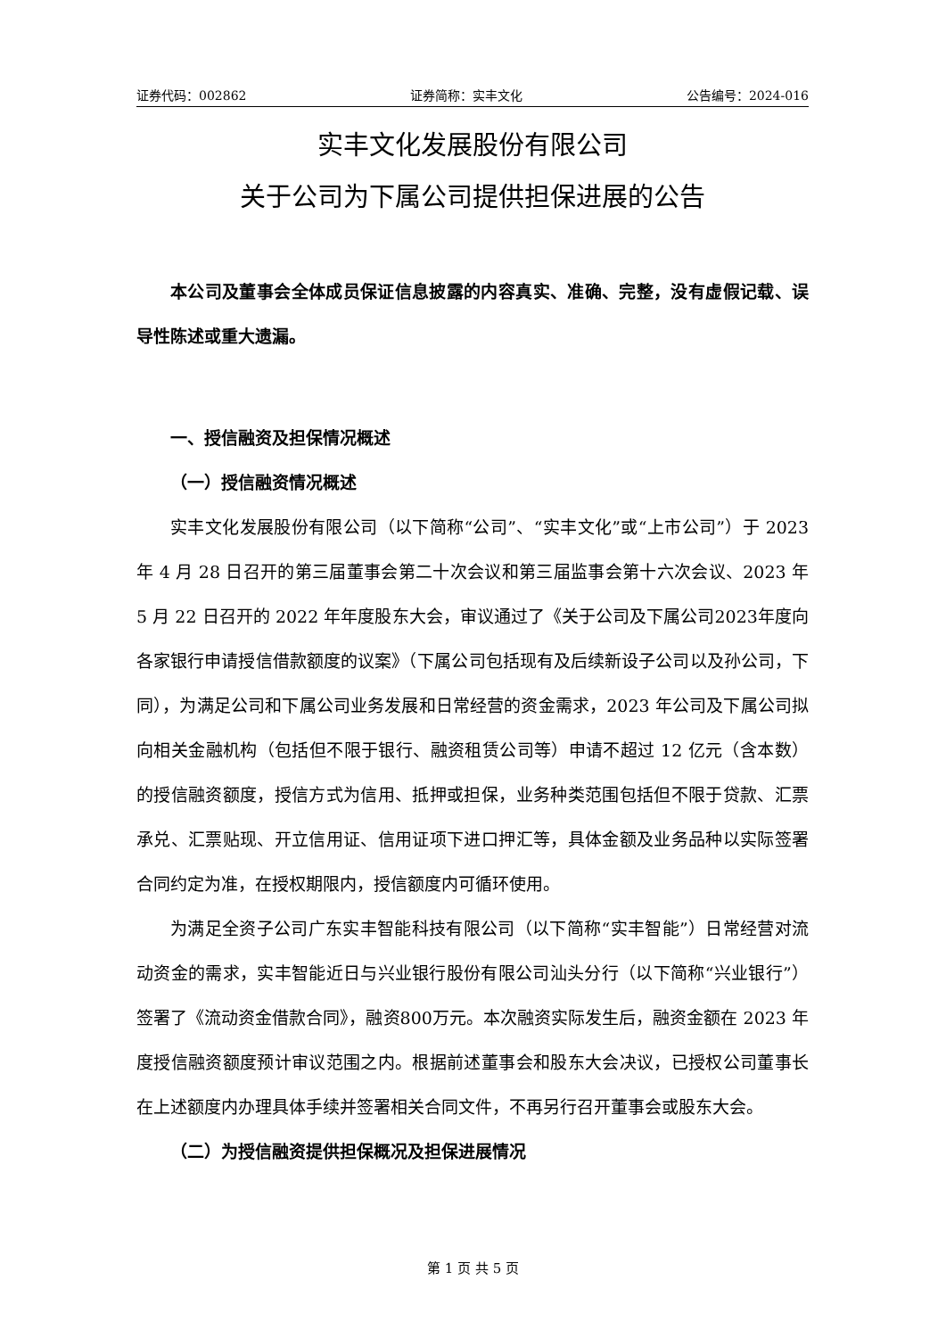证券代码：002862 证券简称：实丰文化 公告编号：2024-016
实丰文化发展股份有限公司
关于公司为下属公司提供担保进展的公告
本公司及董事会全体成员保证信息披露的内容真实、准确、完整，没有虚假记载、误导性陈述或重大遗漏。
一、授信融资及担保情况概述
（一）授信融资情况概述
实丰文化发展股份有限公司（以下简称“公司”、“实丰文化”或“上市公司”）于 2023 年 4 月 28 日召开的第三届董事会第二十次会议和第三届监事会第十六次会议、2023 年 5 月 22 日召开的 2022 年年度股东大会，审议通过了《关于公司及下属公司2023年度向各家银行申请授信借款额度的议案》（下属公司包括现有及后续新设子公司以及孙公司，下同），为满足公司和下属公司业务发展和日常经营的资金需求，2023 年公司及下属公司拟向相关金融机构（包括但不限于银行、融资租赁公司等）申请不超过 12 亿元（含本数）的授信融资额度，授信方式为信用、抵押或担保，业务种类范围包括但不限于贷款、汇票承兑、汇票贴现、开立信用证、信用证项下进口押汇等，具体金额及业务品种以实际签署合同约定为准，在授权期限内，授信额度内可循环使用。
为满足全资子公司广东实丰智能科技有限公司（以下简称“实丰智能”）日常经营对流动资金的需求，实丰智能近日与兴业银行股份有限公司汕头分行（以下简称“兴业银行”）签署了《流动资金借款合同》，融资800万元。本次融资实际发生后，融资金额在 2023 年度授信融资额度预计审议范围之内。根据前述董事会和股东大会决议，已授权公司董事长在上述额度内办理具体手续并签署相关合同文件，不再另行召开董事会或股东大会。
（二）为授信融资提供担保概况及担保进展情况
第 1 页 共 5 页